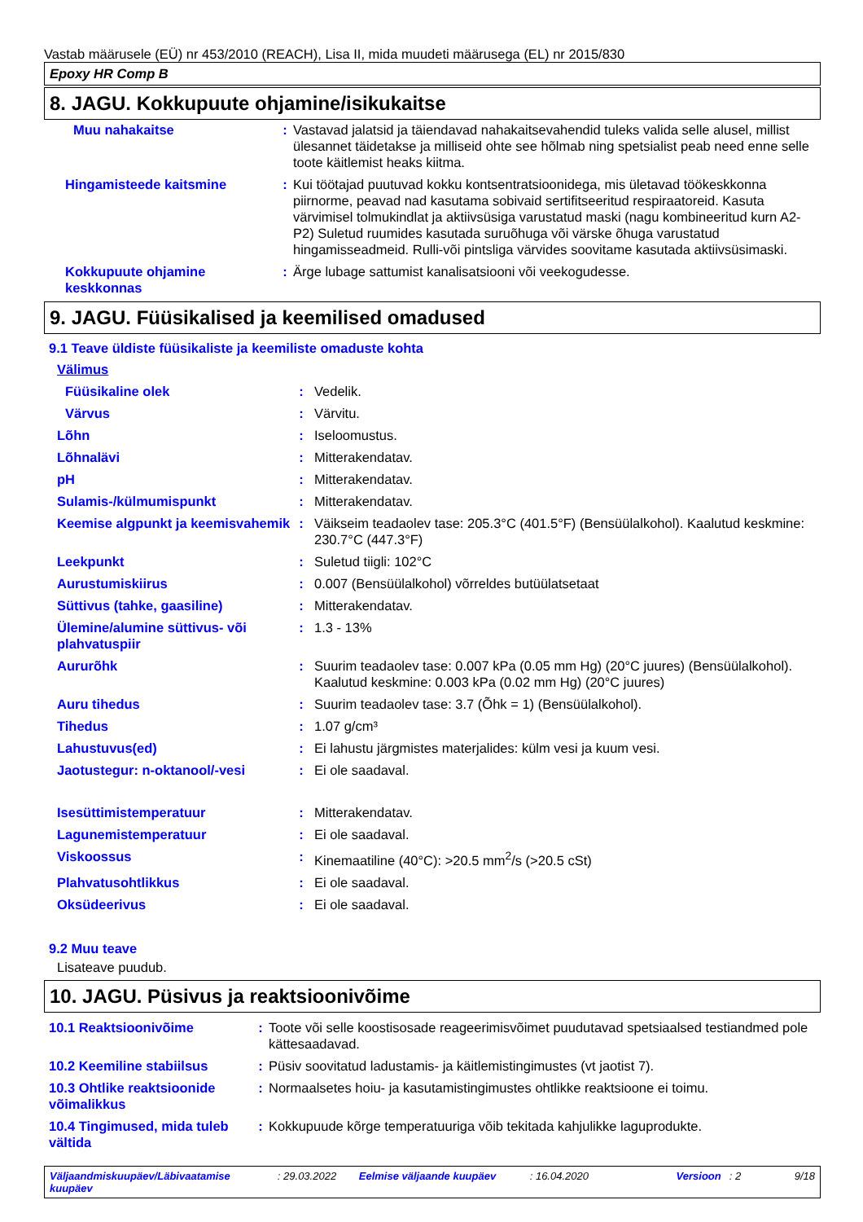Vastab määrusele (EÜ) nr 453/2010 (REACH), Lisa II, mida muudeti määrusega (EL) nr 2015/830
Epoxy HR Comp B
8. JAGU. Kokkupuute ohjamine/isikukaitse
| Muu nahakaitse | : | Vastavad jalatsid ja täiendavad nahakaitsevahendid tuleks valida selle alusel, millist ülesannet täidetakse ja milliseid ohte see hõlmab ning spetsialist peab need enne selle toote käitlemist heaks kiitma. |
| Hingamisteede kaitsmine | : | Kui töötajad puutuvad kokku kontsentratsioonidega, mis ületavad töökeskkonna piirnorme, peavad nad kasutama sobivaid sertifitseeritud respiraatoreid. Kasuta värvimisel tolmukindlat ja aktiivsüsiga varustatud maski (nagu kombineeritud kurn A2-P2) Suletud ruumides kasutada suruõhuga või värske õhuga varustatud hingamisseadmeid. Rulli-või pintsliga värvides soovitame kasutada aktiivsüsimaski. |
| Kokkupuute ohjamine keskkonnas | : | Ärge lubage sattumist kanalisatsiooni või veekogudesse. |
9. JAGU. Füüsikalised ja keemilised omadused
9.1 Teave üldiste füüsikaliste ja keemiliste omaduste kohta
| Välimus | | |
| Füüsikaline olek | : | Vedelik. |
| Värvus | : | Värvitu. |
| Lõhn | : | Iseloomustus. |
| Lõhnalävi | : | Mitterakendatav. |
| pH | : | Mitterakendatav. |
| Sulamis-/külmumispunkt | : | Mitterakendatav. |
| Keemise algpunkt ja keemisvahemik | : | Väikseim teadaolev tase: 205.3°C (401.5°F) (Bensüülalkohol). Kaalutud keskmine: 230.7°C (447.3°F) |
| Leekpunkt | : | Suletud tiigli: 102°C |
| Aurustumiskiirus | : | 0.007 (Bensüülalkohol) võrreldes butüülatsetaat |
| Süttivus (tahke, gaasiline) | : | Mitterakendatav. |
| Ülemine/alumine süttivus- või plahvatuspiir | : | 1.3 - 13% |
| Aururõhk | : | Suurim teadaolev tase: 0.007 kPa (0.05 mm Hg) (20°C juures) (Bensüülalkohol). Kaalutud keskmine: 0.003 kPa (0.02 mm Hg) (20°C juures) |
| Auru tihedus | : | Suurim teadaolev tase: 3.7 (Õhk = 1) (Bensüülalkohol). |
| Tihedus | : | 1.07 g/cm³ |
| Lahustuvus(ed) | : | Ei lahustu järgmistes materjalides: külm vesi ja kuum vesi. |
| Jaotustegur: n-oktanool/-vesi | : | Ei ole saadaval. |
| Isesüttimistemperatuur | : | Mitterakendatav. |
| Lagunemistemperatuur | : | Ei ole saadaval. |
| Viskoossus | : | Kinemaatiline (40°C): >20.5 mm<sup>2</sup>/s (>20.5 cSt) |
| Plahvatusohtlikkus | : | Ei ole saadaval. |
| Oksüdeerivus | : | Ei ole saadaval. |
9.2 Muu teave
Lisateave puudub.
10. JAGU. Püsivus ja reaktsioonivõime
| 10.1 Reaktsioonivõime | : | Toote või selle koostisosade reageerimisvõimet puudutavad spetsiaalsed testiandmed pole kättesaadavad. |
| 10.2 Keemiline stabiilsus | : | Püsiv soovitatud ladustamis- ja käitlemistingimustes (vt jaotist 7). |
| 10.3 Ohtlike reaktsioonide võimalikkus | : | Normaalsetes hoiu- ja kasutamistingimustes ohtlikke reaktsioone ei toimu. |
| 10.4 Tingimused, mida tuleb vältida | : | Kokkupuude kõrge temperatuuriga võib tekitada kahjulikke laguprodukte. |
Väljaandmiskuupäev/Läbivaatamise kuupäev: 29.03.2022 Eelmise väljaande kuupäev: 16.04.2020 Versioon: 2 9/18